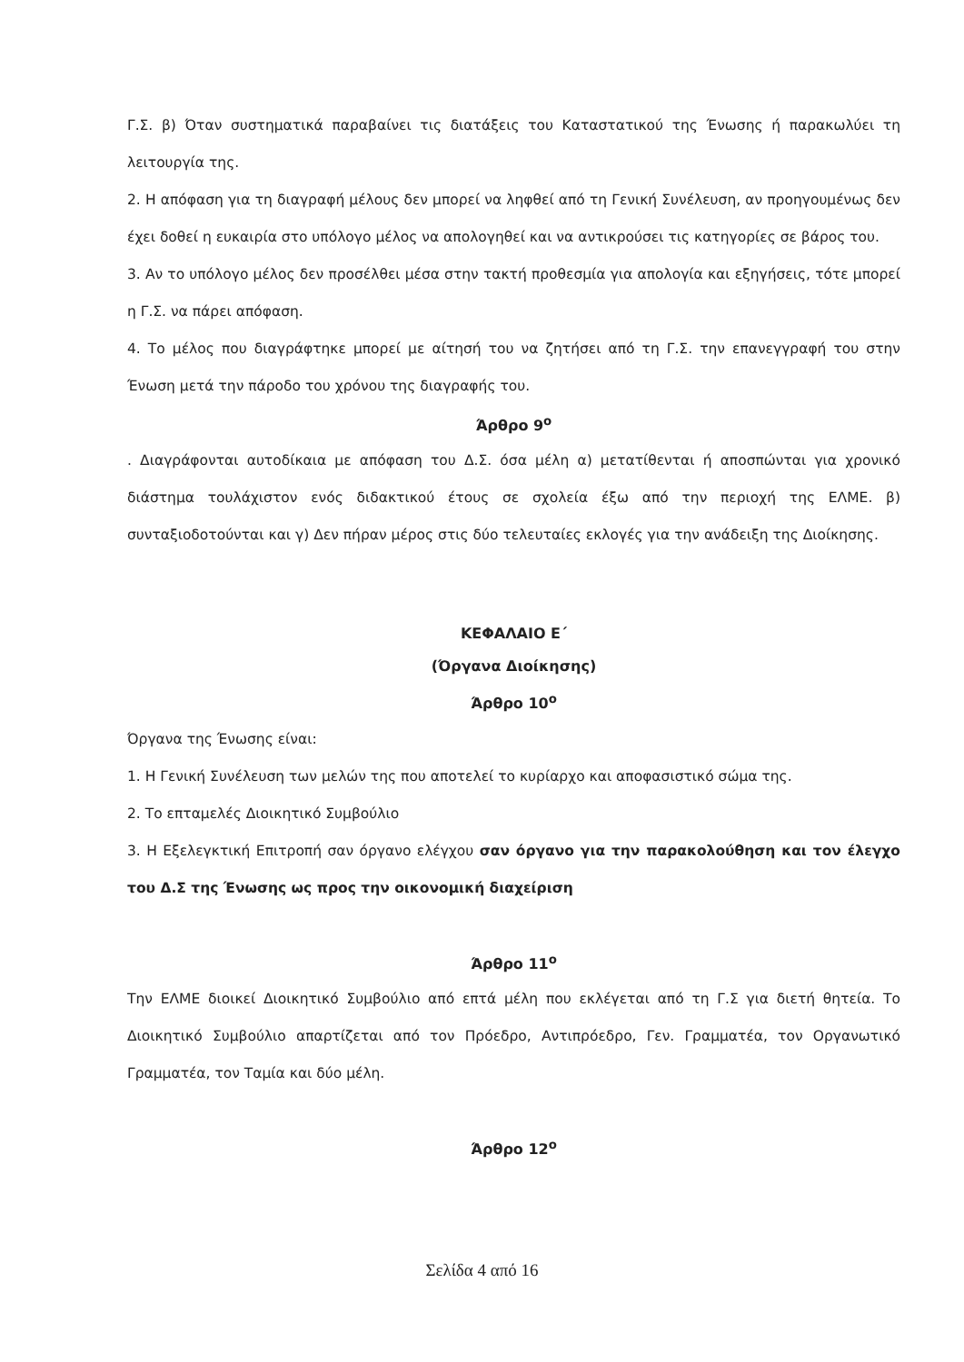Γ.Σ. β) Όταν συστηματικά παραβαίνει τις διατάξεις του Καταστατικού της Ένωσης ή παρακωλύει τη λειτουργία της.
2. Η απόφαση για τη διαγραφή μέλους δεν μπορεί να ληφθεί από τη Γενική Συνέλευση, αν προηγουμένως δεν έχει δοθεί η ευκαιρία στο υπόλογο μέλος να απολογηθεί και να αντικρούσει τις κατηγορίες σε βάρος του.
3. Αν το υπόλογο μέλος δεν προσέλθει μέσα στην τακτή προθεσμία για απολογία και εξηγήσεις, τότε μπορεί η Γ.Σ. να πάρει απόφαση.
4. Το μέλος που διαγράφτηκε μπορεί με αίτησή του να ζητήσει από τη Γ.Σ. την επανεγγραφή του στην Ένωση μετά την πάροδο του χρόνου της διαγραφής του.
Άρθρο 9<sup>ο</sup>
. Διαγράφονται αυτοδίκαια με απόφαση του Δ.Σ. όσα μέλη α) μετατίθενται ή αποσπώνται για χρονικό διάστημα τουλάχιστον ενός διδακτικού έτους σε σχολεία έξω από την περιοχή της ΕΛΜΕ. β) συνταξιοδοτούνται και γ) Δεν πήραν μέρος στις δύο τελευταίες εκλογές για την ανάδειξη της Διοίκησης.
ΚΕΦΑΛΑΙΟ Ε΄
(Όργανα Διοίκησης)
Άρθρο 10<sup>ο</sup>
Όργανα της Ένωσης είναι:
1. Η Γενική Συνέλευση των μελών της που αποτελεί το κυρίαρχο και αποφασιστικό σώμα της.
2. Το επταμελές Διοικητικό Συμβούλιο
3. Η Εξελεγκτική Επιτροπή σαν όργανο ελέγχου σαν όργανο για την παρακολούθηση και τον έλεγχο του Δ.Σ της Ένωσης ως προς την οικονομική διαχείριση
Άρθρο 11<sup>ο</sup>
Την ΕΛΜΕ διοικεί Διοικητικό Συμβούλιο από επτά μέλη που εκλέγεται από τη Γ.Σ για διετή θητεία. Το Διοικητικό Συμβούλιο απαρτίζεται από τον Πρόεδρο, Αντιπρόεδρο, Γεν. Γραμματέα, τον Οργανωτικό Γραμματέα, τον Ταμία και δύο μέλη.
Άρθρο 12<sup>ο</sup>
Σελίδα 4 από 16